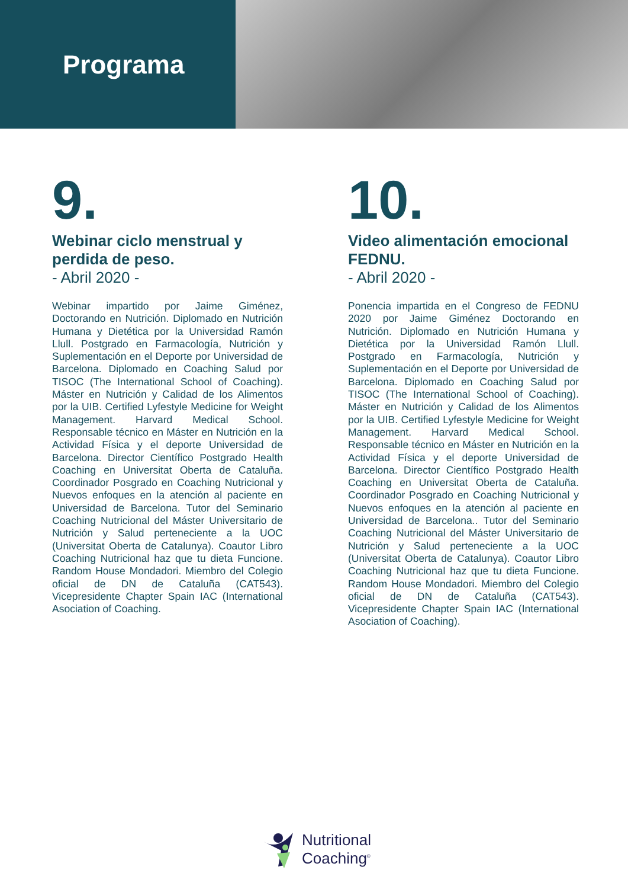Programa
9.
Webinar ciclo menstrual y perdida de peso.
- Abril 2020 -
Webinar impartido por Jaime Giménez, Doctorando en Nutrición. Diplomado en Nutrición Humana y Dietética por la Universidad Ramón Llull. Postgrado en Farmacología, Nutrición y Suplementación en el Deporte por Universidad de Barcelona. Diplomado en Coaching Salud por TISOC (The International School of Coaching). Máster en Nutrición y Calidad de los Alimentos por la UIB. Certified Lyfestyle Medicine for Weight Management. Harvard Medical School. Responsable técnico en Máster en Nutrición en la Actividad Física y el deporte Universidad de Barcelona. Director Científico Postgrado Health Coaching en Universitat Oberta de Cataluña. Coordinador Posgrado en Coaching Nutricional y Nuevos enfoques en la atención al paciente en Universidad de Barcelona. Tutor del Seminario Coaching Nutricional del Máster Universitario de Nutrición y Salud perteneciente a la UOC (Universitat Oberta de Catalunya). Coautor Libro Coaching Nutricional haz que tu dieta Funcione. Random House Mondadori. Miembro del Colegio oficial de DN de Cataluña (CAT543). Vicepresidente Chapter Spain IAC (International Asociation of Coaching.
10.
Video alimentación emocional FEDNU.
- Abril 2020 -
Ponencia impartida en el Congreso de FEDNU 2020 por Jaime Giménez Doctorando en Nutrición. Diplomado en Nutrición Humana y Dietética por la Universidad Ramón Llull. Postgrado en Farmacología, Nutrición y Suplementación en el Deporte por Universidad de Barcelona. Diplomado en Coaching Salud por TISOC (The International School of Coaching). Máster en Nutrición y Calidad de los Alimentos por la UIB. Certified Lyfestyle Medicine for Weight Management. Harvard Medical School. Responsable técnico en Máster en Nutrición en la Actividad Física y el deporte Universidad de Barcelona. Director Científico Postgrado Health Coaching en Universitat Oberta de Cataluña. Coordinador Posgrado en Coaching Nutricional y Nuevos enfoques en la atención al paciente en Universidad de Barcelona.. Tutor del Seminario Coaching Nutricional del Máster Universitario de Nutrición y Salud perteneciente a la UOC (Universitat Oberta de Catalunya). Coautor Libro Coaching Nutricional haz que tu dieta Funcione. Random House Mondadori. Miembro del Colegio oficial de DN de Cataluña (CAT543). Vicepresidente Chapter Spain IAC (International Asociation of Coaching).
Nutritional
Coaching<sup>®</sup>